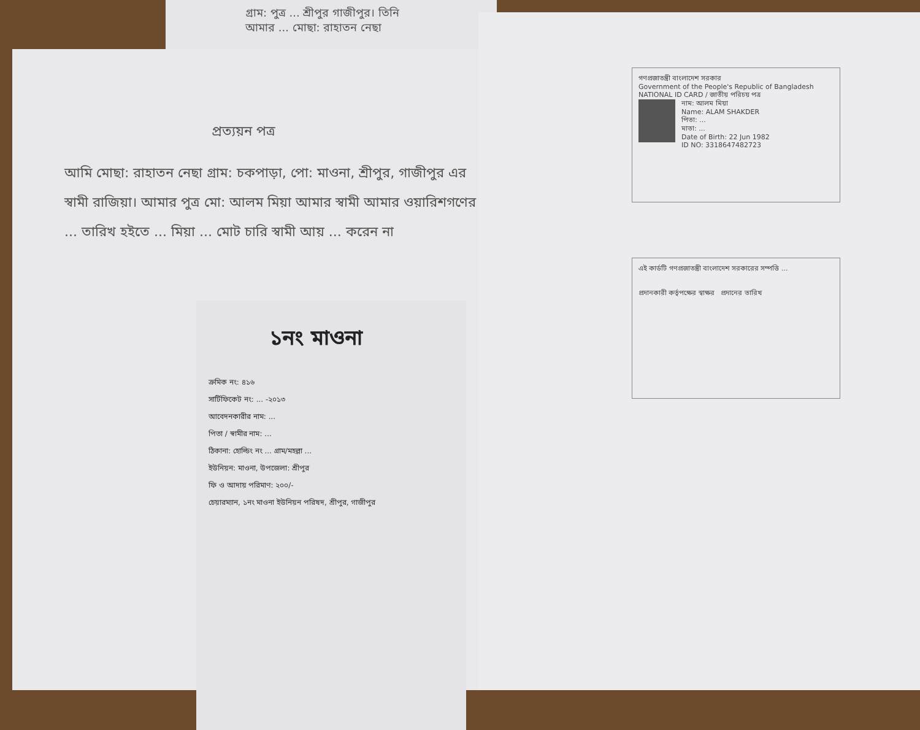গ্রাম: পুত্র ... শ্রীপুর গাজীপুর। তিনি আমার ... মোছা: রাহাতন নেছা
প্রত্যয়ন পত্র
আমি মোছা: রাহাতন নেছা গ্রাম: চকপাড়া, পো: মাওনা, শ্রীপুর, গাজীপুর এর স্বামী রাজিয়া। আমার পুত্র মো: আলম মিয়া আমার স্বামী আমার ওয়ারিশগণের ... তারিখ হইতে ... মিয়া ... মোট চারি স্বামী আয় ... করেন না
১নং মাওনা
ক্রমিক নং: ৪১৬
সার্টিফিকেট নং: ... -২০১৩
আবেদনকারীর নাম: ...
পিতা / স্বামীর নাম: ...
ঠিকানা: হোল্ডিং নং ... গ্রাম/মহল্লা ...
ইউনিয়ন: মাওনা, উপজেলা: শ্রীপুর
ফি ও আদায় পরিমাণ: ২০০/-
চেয়ারম্যান, ১নং মাওনা ইউনিয়ন পরিষদ, শ্রীপুর, গাজীপুর
গণপ্রজাতন্ত্রী বাংলাদেশ সরকার
Government of the People's Republic of Bangladesh
NATIONAL ID CARD / জাতীয় পরিচয় পত্র
নাম: আলম মিয়া
Name: ALAM SHAKDER
পিতা: ...
মাতা: ...
Date of Birth: 22 Jun 1982
ID NO: 3318647482723
এই কার্ডটি গণপ্রজাতন্ত্রী বাংলাদেশ সরকারের সম্পত্তি ...
প্রদানকারী কর্তৃপক্ষের স্বাক্ষর প্রদানের তারিখ